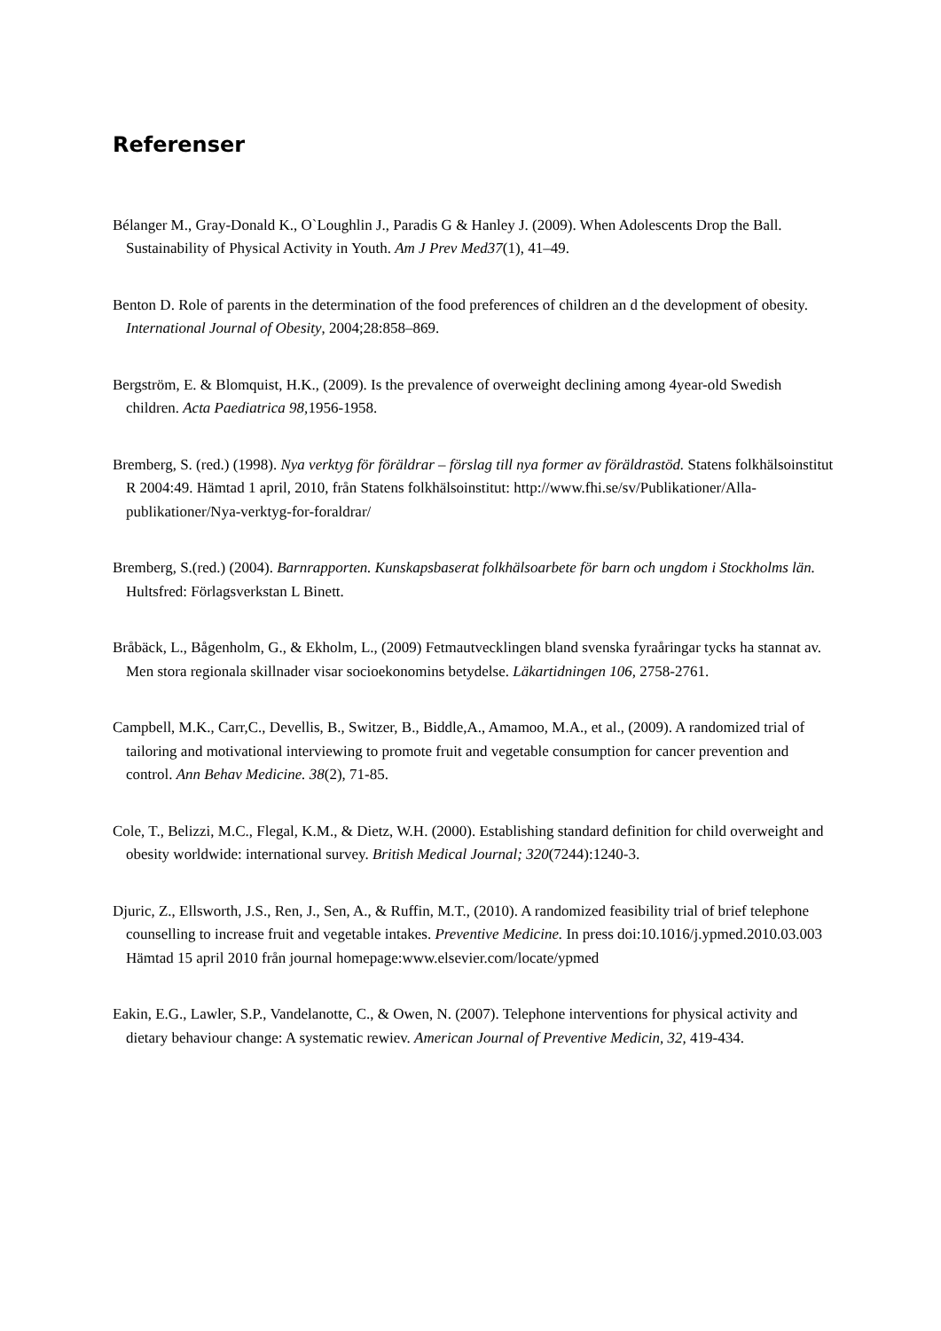Referenser
Bélanger M., Gray-Donald K., O`Loughlin J., Paradis G & Hanley J. (2009). When Adolescents Drop the Ball. Sustainability of Physical Activity in Youth. Am J Prev Med37(1), 41–49.
Benton D. Role of parents in the determination of the food preferences of children an d the development of obesity. International Journal of Obesity, 2004;28:858–869.
Bergström, E. & Blomquist, H.K., (2009). Is the prevalence of overweight declining among 4year-old Swedish children. Acta Paediatrica 98, 1956-1958.
Bremberg, S. (red.) (1998). Nya verktyg för föräldrar – förslag till nya former av föräldrastöd. Statens folkhälsoinstitut R 2004:49. Hämtad 1 april, 2010, från Statens folkhälsoinstitut: http://www.fhi.se/sv/Publikationer/Alla-publikationer/Nya-verktyg-for-foraldrar/
Bremberg, S.(red.) (2004). Barnrapporten. Kunskapsbaserat folkhälsoarbete för barn och ungdom i Stockholms län. Hultsfred: Förlagsverkstan L Binett.
Bråbäck, L., Bågenholm, G., & Ekholm, L., (2009) Fetmautvecklingen bland svenska fyraåringar tycks ha stannat av. Men stora regionala skillnader visar socioekonomins betydelse. Läkartidningen 106, 2758-2761.
Campbell, M.K., Carr,C., Devellis, B., Switzer, B., Biddle,A., Amamoo, M.A., et al., (2009). A randomized trial of tailoring and motivational interviewing to promote fruit and vegetable consumption for cancer prevention and control. Ann Behav Medicine. 38(2), 71-85.
Cole, T., Belizzi, M.C., Flegal, K.M., & Dietz, W.H. (2000). Establishing standard definition for child overweight and obesity worldwide: international survey. British Medical Journal; 320(7244):1240-3.
Djuric, Z., Ellsworth, J.S., Ren, J., Sen, A., & Ruffin, M.T., (2010). A randomized feasibility trial of brief telephone counselling to increase fruit and vegetable intakes. Preventive Medicine. In press doi:10.1016/j.ypmed.2010.03.003 Hämtad 15 april 2010 från journal homepage:www.elsevier.com/locate/ypmed
Eakin, E.G., Lawler, S.P., Vandelanotte, C., & Owen, N. (2007). Telephone interventions for physical activity and dietary behaviour change: A systematic rewiev. American Journal of Preventive Medicin, 32, 419-434.